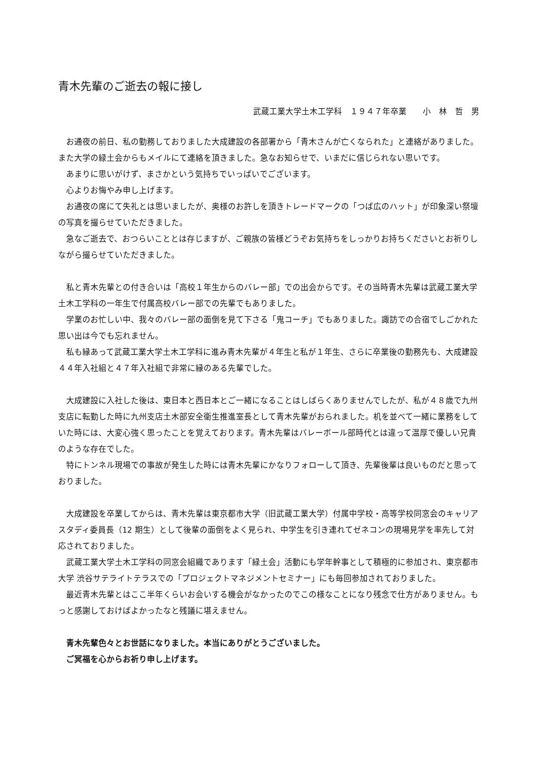青木先輩のご逝去の報に接し
武蔵工業大学土木工学科　１９４７年卒業　　小　林　哲　男
お通夜の前日、私の勤務しておりました大成建設の各部署から「青木さんが亡くなられた」と連絡がありました。また大学の緑土会からもメイルにて連絡を頂きました。急なお知らせで、いまだに信じられない思いです。
あまりに思いがけず、まさかという気持ちでいっぱいでございます。
心よりお悔やみ申し上げます。
お通夜の席にて失礼とは思いましたが、奥様のお許しを頂きトレードマークの「つば広のハット」が印象深い祭壇の写真を撮らせていただきました。
急なご逝去で、おつらいこととは存じますが、ご親族の皆様どうぞお気持ちをしっかりお持ちくださいとお祈りしながら撮らせていただきました。
私と青木先輩との付き合いは「高校１年生からのバレー部」での出会からです。その当時青木先輩は武蔵工業大学土木工学科の一年生で付属高校バレー部での先輩でもありました。
学業のお忙しい中、我々のバレー部の面倒を見て下さる「鬼コーチ」でもありました。諏訪での合宿でしごかれた思い出は今でも忘れません。
私も縁あって武蔵工業大学土木工学科に進み青木先輩が４年生と私が１年生、さらに卒業後の勤務先も、大成建設４４年入社組と４７年入社組で非常に縁のある先輩でした。
大成建設に入社した後は、東日本と西日本とご一緒になることはしばらくありませんでしたが、私が４８歳で九州支店に転勤した時に九州支店土木部安全衛生推進室長として青木先輩がおられました。机を並べて一緒に業務をしていた時には、大変心強く思ったことを覚えております。青木先輩はバレーボール部時代とは違って温厚で優しい兄貴のような存在でした。
特にトンネル現場での事故が発生した時には青木先輩にかなりフォローして頂き、先輩後輩は良いものだと思っておりました。
大成建設を卒業してからは、青木先輩は東京都市大学（旧武蔵工業大学）付属中学校・高等学校同窓会のキャリアスタディ委員長（12 期生）として後輩の面倒をよく見られ、中学生を引き連れてゼネコンの現場見学を率先して対応されておりました。
武蔵工業大学土木工学科の同窓会組織であります「緑土会」活動にも学年幹事として積極的に参加され、東京都市大学 渋谷サテライトテラスでの「プロジェクトマネジメントセミナー」にも毎回参加されておりました。
最近青木先輩とはここ半年くらいお会いする機会がなかったのでこの様なことになり残念で仕方がありません。もっと感謝しておけばよかったなと残議に堪えません。
青木先輩色々とお世話になりました。本当にありがとうございました。
ご冥福を心からお祈り申し上げます。